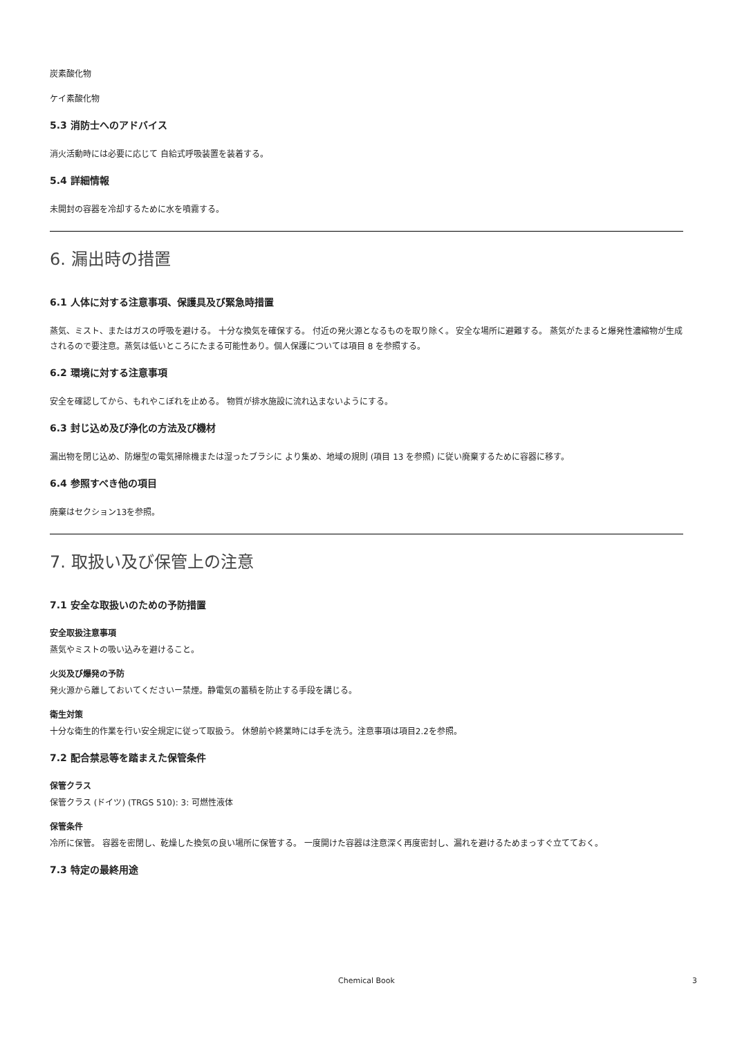炭素酸化物
ケイ素酸化物
5.3 消防士へのアドバイス
消火活動時には必要に応じて 自給式呼吸装置を装着する。
5.4 詳細情報
未開封の容器を冷却するために水を噴霧する。
6. 漏出時の措置
6.1 人体に対する注意事項、保護具及び緊急時措置
蒸気、ミスト、またはガスの呼吸を避ける。 十分な換気を確保する。 付近の発火源となるものを取り除く。 安全な場所に避難する。 蒸気がたまると爆発性濃縮物が生成されるので要注意。蒸気は低いところにたまる可能性あり。個人保護については項目 8 を参照する。
6.2 環境に対する注意事項
安全を確認してから、もれやこぼれを止める。 物質が排水施設に流れ込まないようにする。
6.3 封じ込め及び浄化の方法及び機材
漏出物を閉じ込め、防爆型の電気掃除機または湿ったブラシに より集め、地域の規則 (項目 13 を参照) に従い廃棄するために容器に移す。
6.4 参照すべき他の項目
廃棄はセクション13を参照。
7. 取扱い及び保管上の注意
7.1 安全な取扱いのための予防措置
安全取扱注意事項
蒸気やミストの吸い込みを避けること。
火災及び爆発の予防
発火源から離しておいてくださいー禁煙。静電気の蓄積を防止する手段を講じる。
衛生対策
十分な衛生的作業を行い安全規定に従って取扱う。 休憩前や終業時には手を洗う。注意事項は項目2.2を参照。
7.2 配合禁忌等を踏まえた保管条件
保管クラス
保管クラス (ドイツ) (TRGS 510): 3: 可燃性液体
保管条件
冷所に保管。 容器を密閉し、乾燥した換気の良い場所に保管する。 一度開けた容器は注意深く再度密封し、漏れを避けるためまっすぐ立てておく。
7.3 特定の最終用途
Chemical Book
3